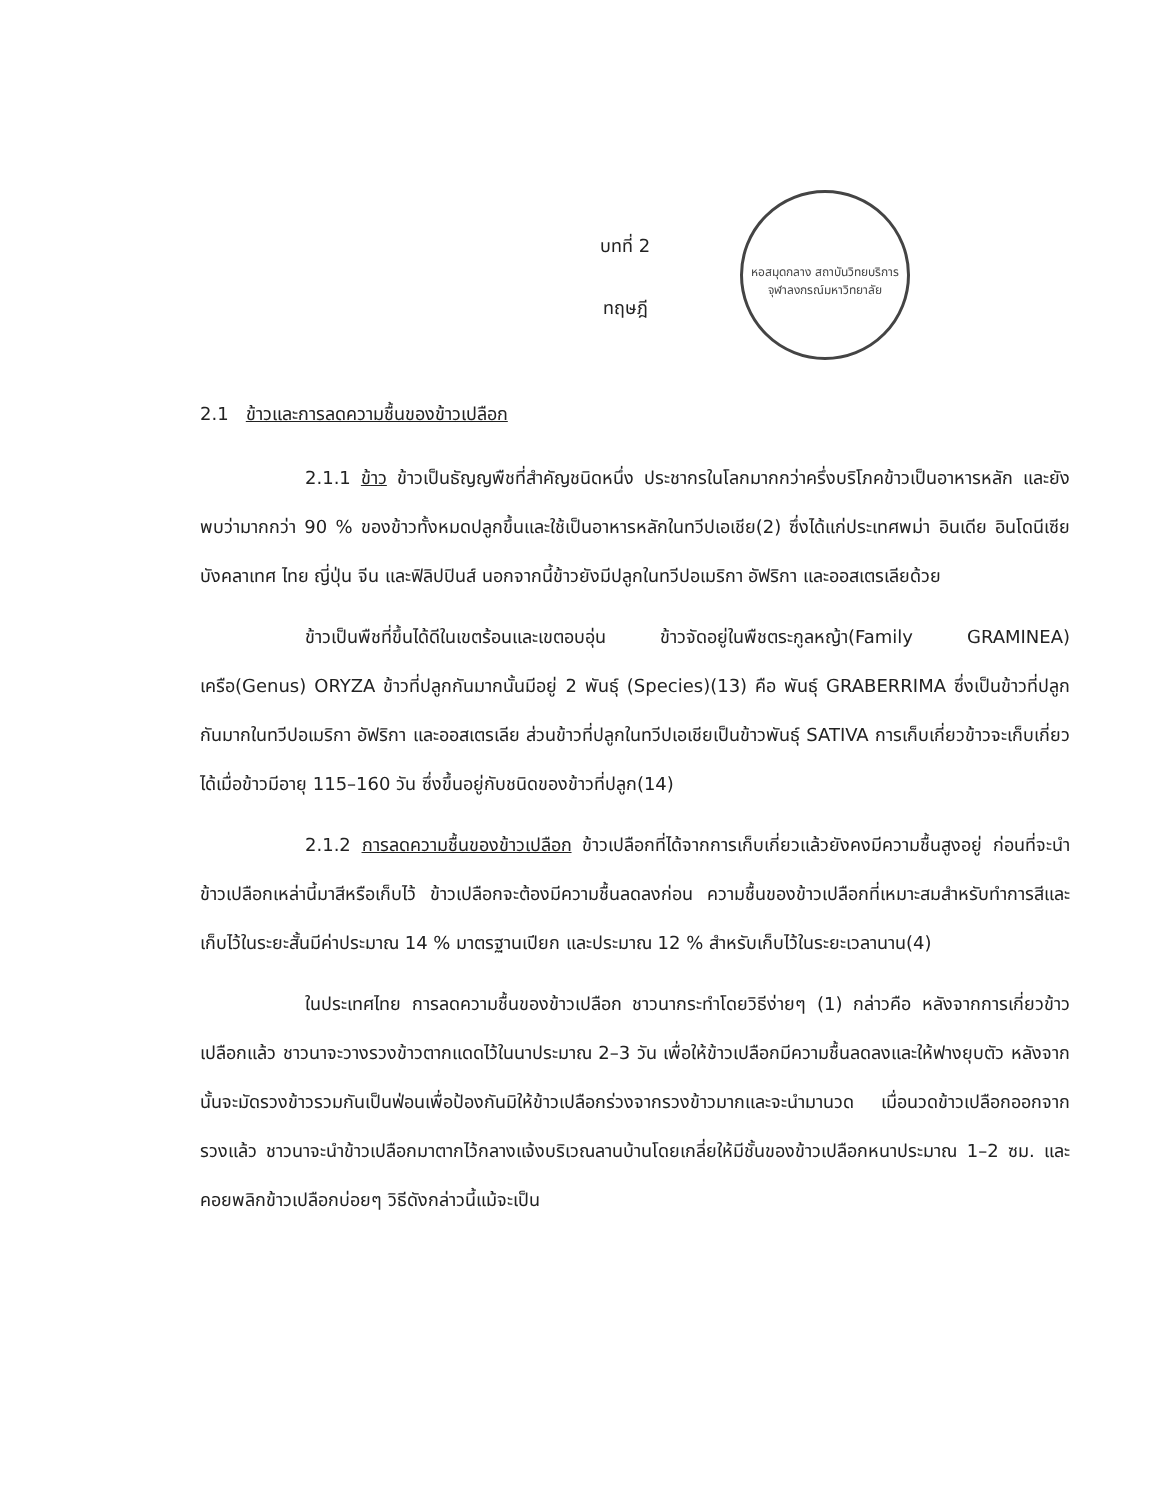หอสมุดกลาง สถาบันวิทยบริการ จุฬาลงกรณ์มหาวิทยาลัย
บทที่ 2
ทฤษฎี
2.1 ข้าวและการลดความชื้นของข้าวเปลือก
2.1.1 ข้าว ข้าวเป็นธัญญพืชที่สำคัญชนิดหนึ่ง ประชากรในโลกมากกว่าครึ่งบริโภคข้าวเป็นอาหารหลัก และยังพบว่ามากกว่า 90 % ของข้าวทั้งหมดปลูกขึ้นและใช้เป็นอาหารหลักในทวีปเอเชีย(2) ซึ่งได้แก่ประเทศพม่า อินเดีย อินโดนีเซีย บังคลาเทศ ไทย ญี่ปุ่น จีน และฟิลิปปินส์ นอกจากนี้ข้าวยังมีปลูกในทวีปอเมริกา อัฟริกา และออสเตรเลียด้วย
ข้าวเป็นพืชที่ขึ้นได้ดีในเขตร้อนและเขตอบอุ่น ข้าวจัดอยู่ในพืชตระกูลหญ้า(Family GRAMINEA) เครือ(Genus) ORYZA ข้าวที่ปลูกกันมากนั้นมีอยู่ 2 พันธุ์ (Species)(13) คือ พันธุ์ GRABERRIMA ซึ่งเป็นข้าวที่ปลูกกันมากในทวีปอเมริกา อัฟริกา และออสเตรเลีย ส่วนข้าวที่ปลูกในทวีปเอเชียเป็นข้าวพันธุ์ SATIVA การเก็บเกี่ยวข้าวจะเก็บเกี่ยวได้เมื่อข้าวมีอายุ 115–160 วัน ซึ่งขึ้นอยู่กับชนิดของข้าวที่ปลูก(14)
2.1.2 การลดความชื้นของข้าวเปลือก ข้าวเปลือกที่ได้จากการเก็บเกี่ยวแล้วยังคงมีความชื้นสูงอยู่ ก่อนที่จะนำข้าวเปลือกเหล่านี้มาสีหรือเก็บไว้ ข้าวเปลือกจะต้องมีความชื้นลดลงก่อน ความชื้นของข้าวเปลือกที่เหมาะสมสำหรับทำการสีและเก็บไว้ในระยะสั้นมีค่าประมาณ 14 % มาตรฐานเปียก และประมาณ 12 % สำหรับเก็บไว้ในระยะเวลานาน(4)
ในประเทศไทย การลดความชื้นของข้าวเปลือก ชาวนากระทำโดยวิธีง่ายๆ (1) กล่าวคือ หลังจากการเกี่ยวข้าวเปลือกแล้ว ชาวนาจะวางรวงข้าวตากแดดไว้ในนาประมาณ 2–3 วัน เพื่อให้ข้าวเปลือกมีความชื้นลดลงและให้ฟางยุบตัว หลังจากนั้นจะมัดรวงข้าวรวมกันเป็นฟ่อนเพื่อป้องกันมิให้ข้าวเปลือกร่วงจากรวงข้าวมากและจะนำมานวด เมื่อนวดข้าวเปลือกออกจากรวงแล้ว ชาวนาจะนำข้าวเปลือกมาตากไว้กลางแจ้งบริเวณลานบ้านโดยเกลี่ยให้มีชั้นของข้าวเปลือกหนาประมาณ 1–2 ซม. และคอยพลิกข้าวเปลือกบ่อยๆ วิธีดังกล่าวนี้แม้จะเป็น